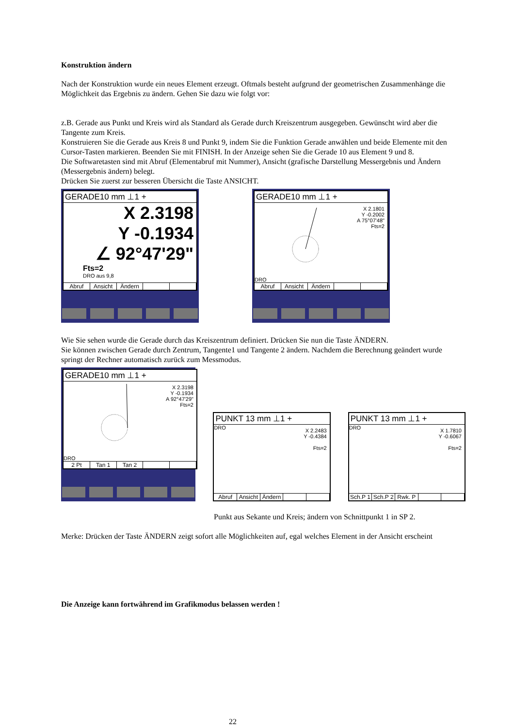Konstruktion ändern
Nach der Konstruktion wurde ein neues Element erzeugt. Oftmals besteht aufgrund der geometrischen Zusammenhänge die Möglichkeit das Ergebnis zu ändern. Gehen Sie dazu wie folgt vor:
z.B. Gerade aus Punkt und Kreis wird als Standard als Gerade durch Kreiszentrum ausgegeben. Gewünscht wird aber die Tangente zum Kreis.
Konstruieren Sie die Gerade aus Kreis 8 und Punkt 9, indem Sie die Funktion Gerade anwählen und beide Elemente mit den Cursor-Tasten markieren. Beenden Sie mit FINISH. In der Anzeige sehen Sie die Gerade 10 aus Element 9 und 8.
Die Softwaretasten sind mit Abruf (Elementabruf mit Nummer), Ansicht (grafische Darstellung Messergebnis und Ändern (Messergebnis ändern) belegt.
Drücken Sie zuerst zur besseren Übersicht die Taste ANSICHT.
GERADE10 mm ⊥1 +
X 2.3198
Y -0.1934
∠ 92°47'29"
Fts=2
DRO aus 9,8
Abruf Ansicht Ändern
GERADE10 mm ⊥1 +
X 2.1801
Y -0.2002
A 75°07'48"
Fts=2
DRO
Abruf Ansicht Ändern
Wie Sie sehen wurde die Gerade durch das Kreiszentrum definiert. Drücken Sie nun die Taste ÄNDERN.
Sie können zwischen Gerade durch Zentrum, Tangente1 und Tangente 2 ändern. Nachdem die Berechnung geändert wurde springt der Rechner automatisch zurück zum Messmodus.
GERADE10 mm ⊥1 +
X 2.3198
Y -0.1934
A 92°47'29"
Fts=2
DRO
2 Pt Tan 1 Tan 2
PUNKT 13 mm ⊥1 +
X 2.2483
Y -0.4384
Fts=2
DRO
Abruf Ansicht Ändern
PUNKT 13 mm ⊥1 +
X 1.7810
Y -0.6067
Fts=2
DRO
Sch.P 1 Sch.P 2 Rwk. P
Punkt aus Sekante und Kreis; ändern von Schnittpunkt 1 in SP 2.
Merke: Drücken der Taste ÄNDERN zeigt sofort alle Möglichkeiten auf, egal welches Element in der Ansicht erscheint
Die Anzeige kann fortwährend im Grafikmodus belassen werden !
22